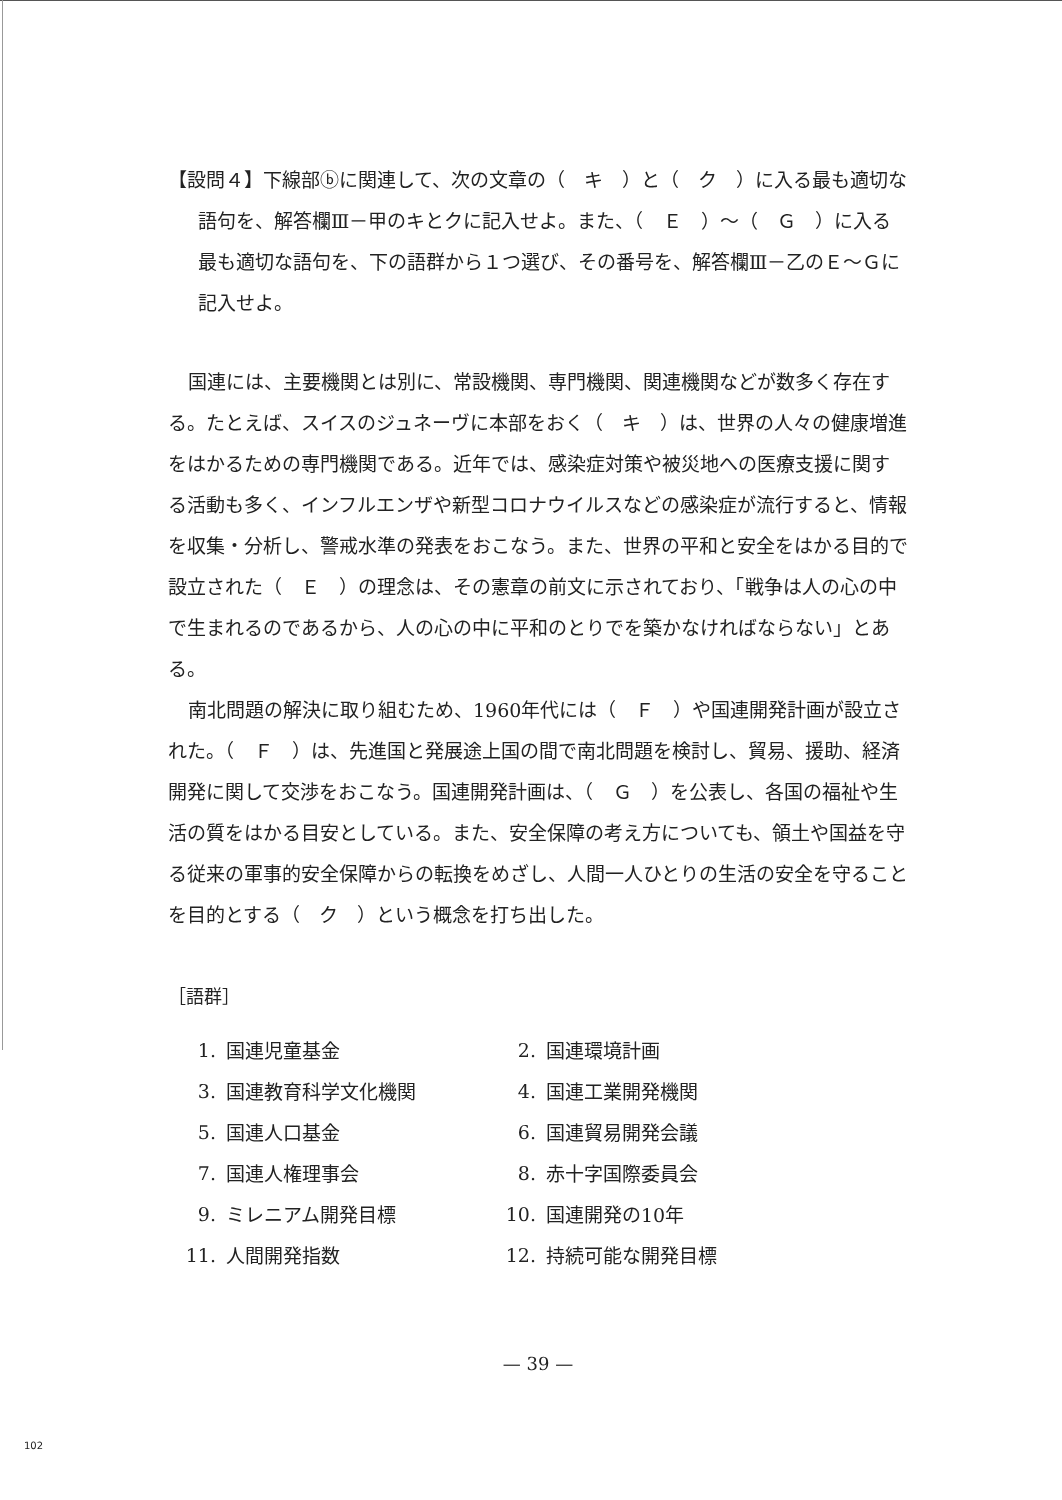【設問４】下線部ⓑに関連して、次の文章の（　キ　）と（　ク　）に入る最も適切な語句を、解答欄Ⅲ－甲のキとクに記入せよ。また、（　Ｅ　）～（　Ｇ　）に入る最も適切な語句を、下の語群から１つ選び、その番号を、解答欄Ⅲ－乙のＥ～Ｇに記入せよ。
国連には、主要機関とは別に、常設機関、専門機関、関連機関などが数多く存在する。たとえば、スイスのジュネーヴに本部をおく（　キ　）は、世界の人々の健康増進をはかるための専門機関である。近年では、感染症対策や被災地への医療支援に関する活動も多く、インフルエンザや新型コロナウイルスなどの感染症が流行すると、情報を収集・分析し、警戒水準の発表をおこなう。また、世界の平和と安全をはかる目的で設立された（　Ｅ　）の理念は、その憲章の前文に示されており、「戦争は人の心の中で生まれるのであるから、人の心の中に平和のとりでを築かなければならない」とある。
南北問題の解決に取り組むため、1960年代には（　Ｆ　）や国連開発計画が設立された。（　Ｆ　）は、先進国と発展途上国の間で南北問題を検討し、貿易、援助、経済開発に関して交渉をおこなう。国連開発計画は、（　Ｇ　）を公表し、各国の福祉や生活の質をはかる目安としている。また、安全保障の考え方についても、領土や国益を守る従来の軍事的安全保障からの転換をめざし、人間一人ひとりの生活の安全を守ることを目的とする（　ク　）という概念を打ち出した。
［語群］
| 1. | 国連児童基金 | 2. | 国連環境計画 |
| 3. | 国連教育科学文化機関 | 4. | 国連工業開発機関 |
| 5. | 国連人口基金 | 6. | 国連貿易開発会議 |
| 7. | 国連人権理事会 | 8. | 赤十字国際委員会 |
| 9. | ミレニアム開発目標 | 10. | 国連開発の10年 |
| 11. | 人間開発指数 | 12. | 持続可能な開発目標 |
— 39 —
102